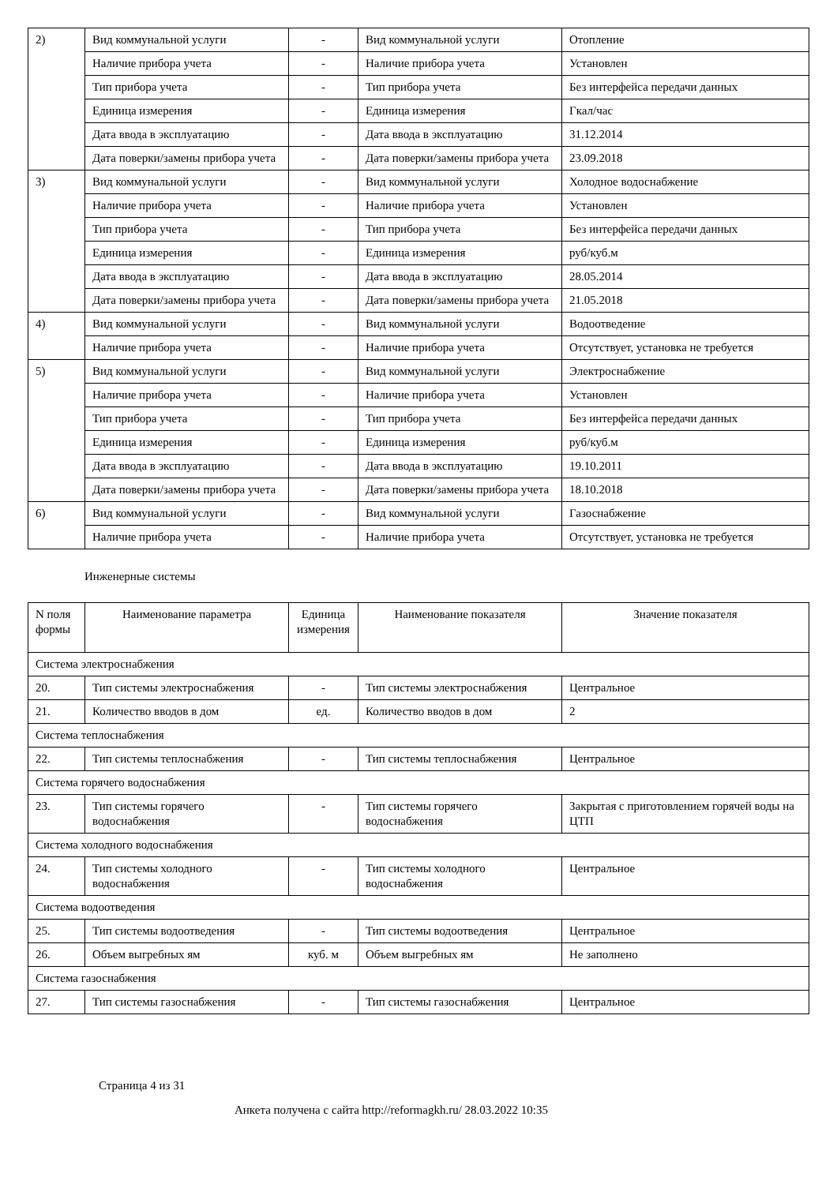| 2) | Вид коммунальной услуги | - | Вид коммунальной услуги | Отопление |
| | Наличие прибора учета | - | Наличие прибора учета | Установлен |
| | Тип прибора учета | - | Тип прибора учета | Без интерфейса передачи данных |
| | Единица измерения | - | Единица измерения | Гкал/час |
| | Дата ввода в эксплуатацию | - | Дата ввода в эксплуатацию | 31.12.2014 |
| | Дата поверки/замены прибора учета | - | Дата поверки/замены прибора учета | 23.09.2018 |
| 3) | Вид коммунальной услуги | - | Вид коммунальной услуги | Холодное водоснабжение |
| | Наличие прибора учета | - | Наличие прибора учета | Установлен |
| | Тип прибора учета | - | Тип прибора учета | Без интерфейса передачи данных |
| | Единица измерения | - | Единица измерения | руб/куб.м |
| | Дата ввода в эксплуатацию | - | Дата ввода в эксплуатацию | 28.05.2014 |
| | Дата поверки/замены прибора учета | - | Дата поверки/замены прибора учета | 21.05.2018 |
| 4) | Вид коммунальной услуги | - | Вид коммунальной услуги | Водоотведение |
| | Наличие прибора учета | - | Наличие прибора учета | Отсутствует, установка не требуется |
| 5) | Вид коммунальной услуги | - | Вид коммунальной услуги | Электроснабжение |
| | Наличие прибора учета | - | Наличие прибора учета | Установлен |
| | Тип прибора учета | - | Тип прибора учета | Без интерфейса передачи данных |
| | Единица измерения | - | Единица измерения | руб/куб.м |
| | Дата ввода в эксплуатацию | - | Дата ввода в эксплуатацию | 19.10.2011 |
| | Дата поверки/замены прибора учета | - | Дата поверки/замены прибора учета | 18.10.2018 |
| 6) | Вид коммунальной услуги | - | Вид коммунальной услуги | Газоснабжение |
| | Наличие прибора учета | - | Наличие прибора учета | Отсутствует, установка не требуется |
Инженерные системы
| N поля формы | Наименование параметра | Единица измерения | Наименование показателя | Значение показателя |
| --- | --- | --- | --- | --- |
| Система электроснабжения | | | | |
| 20. | Тип системы электроснабжения | - | Тип системы электроснабжения | Центральное |
| 21. | Количество вводов в дом | ед. | Количество вводов в дом | 2 |
| Система теплоснабжения | | | | |
| 22. | Тип системы теплоснабжения | - | Тип системы теплоснабжения | Центральное |
| Система горячего водоснабжения | | | | |
| 23. | Тип системы горячего водоснабжения | - | Тип системы горячего водоснабжения | Закрытая с приготовлением горячей воды на ЦТП |
| Система холодного водоснабжения | | | | |
| 24. | Тип системы холодного водоснабжения | - | Тип системы холодного водоснабжения | Центральное |
| Система водоотведения | | | | |
| 25. | Тип системы водоотведения | - | Тип системы водоотведения | Центральное |
| 26. | Объем выгребных ям | куб. м | Объем выгребных ям | Не заполнено |
| Система газоснабжения | | | | |
| 27. | Тип системы газоснабжения | - | Тип системы газоснабжения | Центральное |
Страница 4 из 31
Анкета получена с сайта http://reformagkh.ru/ 28.03.2022 10:35